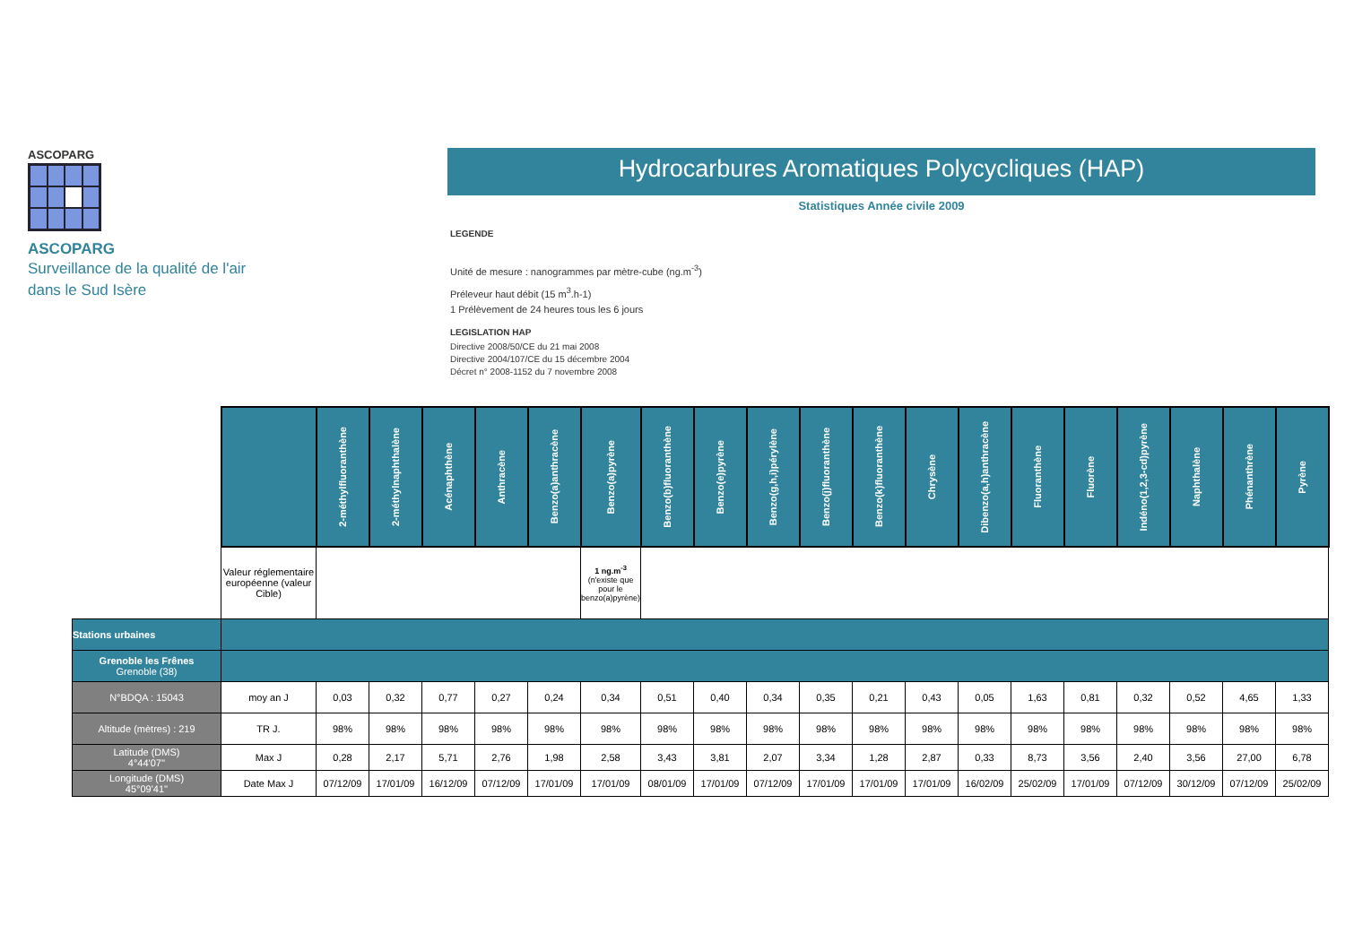ASCOPARG
ASCOPARG
Surveillance de la qualité de l'air
dans le Sud Isère
Hydrocarbures Aromatiques Polycycliques (HAP)
Statistiques Année civile 2009
LEGENDE
Unité de mesure : nanogrammes par mètre-cube (ng.m<sup>-3</sup>)
Préleveur haut débit (15 m<sup>3</sup>.h-1)
1 Prélèvement de 24 heures tous les 6 jours
LEGISLATION HAP
Directive 2008/50/CE du 21 mai 2008
Directive 2004/107/CE du 15 décembre 2004
Décret n° 2008-1152 du 7 novembre 2008
| | | 2-méthylfluoranthène | 2-méthylnaphthalène | Acénaphthène | Anthracène | Benzo(a)anthracène | Benzo(a)pyrène | Benzo(b)fluoranthène | Benzo(e)pyrène | Benzo(g,h,i)pérylène | Benzo(j)fluoranthène | Benzo(k)fluoranthène | Chrysène | Dibenzo(a,h)anthracène | Fluoranthène | Fluorène | Indéno(1,2,3-cd)pyrène | Naphthalène | Phénanthrène | Pyrène |
| | Valeur réglementaire européenne (valeur Cible) | | | | | | 1 ng.m<sup>-3</sup> (n'existe que pour le benzo(a)pyrène) | | | | | | | | | | | | | |
| Stations urbaines | | | | | | | | | | | | | | | | | | | | |
| Grenoble les Frênes Grenoble (38) | | | | | | | | | | | | | | | | | | | | |
| N°BDQA : 15043 | moy an J | 0,03 | 0,32 | 0,77 | 0,27 | 0,24 | 0,34 | 0,51 | 0,40 | 0,34 | 0,35 | 0,21 | 0,43 | 0,05 | 1,63 | 0,81 | 0,32 | 0,52 | 4,65 | 1,33 |
| Altitude (mètres) : 219 | TR J. | 98% | 98% | 98% | 98% | 98% | 98% | 98% | 98% | 98% | 98% | 98% | 98% | 98% | 98% | 98% | 98% | 98% | 98% | 98% |
| Latitude (DMS) 4°44'07'' | Max J | 0,28 | 2,17 | 5,71 | 2,76 | 1,98 | 2,58 | 3,43 | 3,81 | 2,07 | 3,34 | 1,28 | 2,87 | 0,33 | 8,73 | 3,56 | 2,40 | 3,56 | 27,00 | 6,78 |
| Longitude (DMS) 45°09'41'' | Date Max J | 07/12/09 | 17/01/09 | 16/12/09 | 07/12/09 | 17/01/09 | 17/01/09 | 08/01/09 | 17/01/09 | 07/12/09 | 17/01/09 | 17/01/09 | 17/01/09 | 16/02/09 | 25/02/09 | 17/01/09 | 07/12/09 | 30/12/09 | 07/12/09 | 25/02/09 |